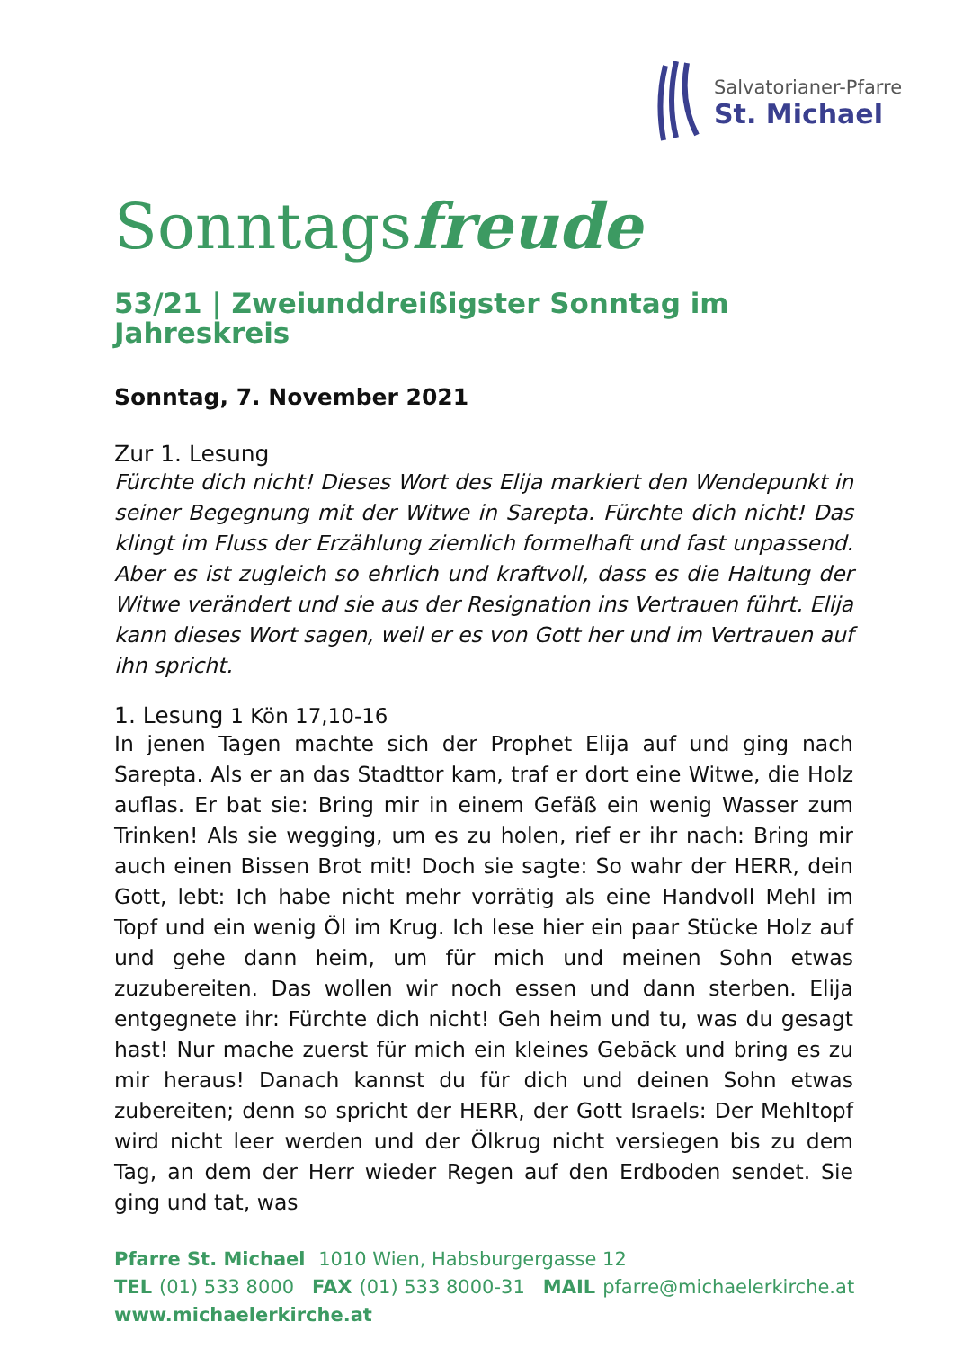Salvatorianer-Pfarre
St. Michael
Sonntagsfreude
53/21 | Zweiunddreißigster Sonntag im Jahreskreis
Sonntag, 7. November 2021
Zur 1. Lesung
Fürchte dich nicht! Dieses Wort des Elija markiert den Wendepunkt in seiner Begegnung mit der Witwe in Sarepta. Fürchte dich nicht! Das klingt im Fluss der Erzählung ziemlich formelhaft und fast unpassend. Aber es ist zugleich so ehrlich und kraftvoll, dass es die Haltung der Witwe verändert und sie aus der Resignation ins Vertrauen führt. Elija kann dieses Wort sagen, weil er es von Gott her und im Vertrauen auf ihn spricht.
1. Lesung 1 Kön 17,10-16
In jenen Tagen machte sich der Prophet Elija auf und ging nach Sarepta. Als er an das Stadttor kam, traf er dort eine Witwe, die Holz auflas. Er bat sie: Bring mir in einem Gefäß ein wenig Wasser zum Trinken! Als sie wegging, um es zu holen, rief er ihr nach: Bring mir auch einen Bissen Brot mit! Doch sie sagte: So wahr der HERR, dein Gott, lebt: Ich habe nicht mehr vorrätig als eine Handvoll Mehl im Topf und ein wenig Öl im Krug. Ich lese hier ein paar Stücke Holz auf und gehe dann heim, um für mich und meinen Sohn etwas zuzubereiten. Das wollen wir noch essen und dann sterben. Elija entgegnete ihr: Fürchte dich nicht! Geh heim und tu, was du gesagt hast! Nur mache zuerst für mich ein kleines Gebäck und bring es zu mir heraus! Danach kannst du für dich und deinen Sohn etwas zubereiten; denn so spricht der HERR, der Gott Israels: Der Mehltopf wird nicht leer werden und der Ölkrug nicht versiegen bis zu dem Tag, an dem der Herr wieder Regen auf den Erdboden sendet. Sie ging und tat, was
Pfarre St. Michael 1010 Wien, Habsburgergasse 12
TEL (01) 533 8000 FAX (01) 533 8000-31 MAIL pfarre@michaelerkirche.at
www.michaelerkirche.at